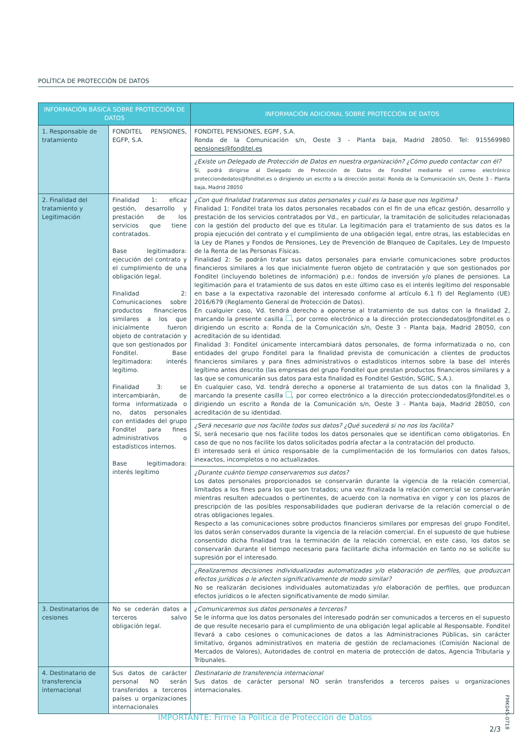POLÍTICA DE PROTECCIÓN DE DATOS
| INFORMACIÓN BÁSICA SOBRE PROTECCIÓN DE DATOS | | INFORMACIÓN ADICIONAL SOBRE PROTECCIÓN DE DATOS |
| --- | --- | --- |
| 1. Responsable de tratamiento | FONDITEL PENSIONES, EGFP, S.A. | FONDITEL PENSIONES, EGPF, S.A. Ronda de la Comunicación s/n, Oeste 3 - Planta baja, Madrid 28050. Tel: 915569980 pensiones@fonditel.es |
| | | ¿Existe un Delegado de Protección de Datos en nuestra organización? ¿Cómo puedo contactar con él? Sí, podrá dirigirse al Delegado de Protección de Datos de Fonditel mediante el correo electrónico protecciondedatos@fonditel.es o dirigiendo un escrito a la dirección postal: Ronda de la Comunicación s/n, Oeste 3 - Planta baja, Madrid 28050 |
| 2. Finalidad del tratamiento y Legitimación | Finalidad 1: eficaz gestión, desarrollo y prestación de los servicios que tiene contratados. Base legitimadora: ejecución del contrato y el cumplimiento de una obligación legal. Finalidad 2: Comunicaciones sobre productos financieros similares a los que inicialmente fueron objeto de contratación y que son gestionados por Fonditel. Base legitimadora: interés legítimo. Finalidad 3: se intercambiarán, de forma informatizada o no, datos personales con entidades del grupo Fonditel para fines administrativos o estadísticos internos. Base legitimadora: interés legítimo | ¿Con qué finalidad trataremos sus datos personales y cuál es la base que nos legitima? Finalidad 1: Fonditel trata los datos personales recabados con el fin de una eficaz gestión, desarrollo y prestación de los servicios contratados por Vd., en particular, la tramitación de solicitudes relacionadas con la gestión del producto del que es titular. La legitimación para el tratamiento de sus datos es la propia ejecución del contrato y el cumplimiento de una obligación legal, entre otras, las establecidas en la Ley de Planes y Fondos de Pensiones, Ley de Prevención de Blanqueo de Capitales, Ley de Impuesto de la Renta de las Personas Físicas. Finalidad 2: Se podrán tratar sus datos personales para enviarle comunicaciones sobre productos financieros similares a los que inicialmente fueron objeto de contratación y que son gestionados por Fonditel (incluyendo boletines de información) p.e.: fondos de inversión y/o planes de pensiones. La legitimación para el tratamiento de sus datos en este último caso es el interés legítimo del responsable en base a la expectativa razonable del interesado conforme al artículo 6.1 f) del Reglamento (UE) 2016/679 (Reglamento General de Protección de Datos). En cualquier caso, Vd. tendrá derecho a oponerse al tratamiento de sus datos con la finalidad 2, marcando la presente casilla , por correo electrónico a la dirección protecciondedatos@fonditel.es o dirigiendo un escrito a: Ronda de la Comunicación s/n, Oeste 3 - Planta baja, Madrid 28050, con acreditación de su identidad. Finalidad 3: Fonditel únicamente intercambiará datos personales, de forma informatizada o no, con entidades del grupo Fonditel para la finalidad prevista de comunicación a clientes de productos financieros similares y para fines administrativos o estadísticos internos sobre la base del interés legítimo antes descrito (las empresas del grupo Fonditel que prestan productos financieros similares y a las que se comunicarán sus datos para esta finalidad es Fonditel Gestión, SGIIC, S.A.). En cualquier caso, Vd. tendrá derecho a oponerse al tratamiento de sus datos con la finalidad 3, marcando la presente casilla , por correo electrónico a la dirección protecciondedatos@fonditel.es o dirigiendo un escrito a Ronda de la Comunicación s/n, Oeste 3 - Planta baja, Madrid 28050, con acreditación de su identidad. |
| | | ¿Será necesario que nos facilite todos sus datos? ¿Qué sucederá si no nos los facilita? Sí, será necesario que nos facilite todos los datos personales que se identifican como obligatorios. En caso de que no nos facilite los datos solicitados podría afectar a la contratación del producto. El interesado será el único responsable de la cumplimentación de los formularios con datos falsos, inexactos, incompletos o no actualizados. |
| | | ¿Durante cuánto tiempo conservaremos sus datos? Los datos personales proporcionados se conservarán durante la vigencia de la relación comercial, limitados a los fines para los que son tratados; una vez finalizada la relación comercial se conservarán mientras resulten adecuados o pertinentes, de acuerdo con la normativa en vigor y con los plazos de prescripción de las posibles responsabilidades que pudieran derivarse de la relación comercial o de otras obligaciones legales. Respecto a las comunicaciones sobre productos financieros similares por empresas del grupo Fonditel, los datos serán conservados durante la vigencia de la relación comercial. En el supuesto de que hubiese consentido dicha finalidad tras la terminación de la relación comercial, en este caso, los datos se conservarán durante el tiempo necesario para facilitarle dicha información en tanto no se solicite su supresión por el interesado. |
| | | ¿Realizaremos decisiones individualizadas automatizadas y/o elaboración de perfiles, que produzcan efectos jurídicos o le afecten significativamente de modo similar? No se realizarán decisiones individuales automatizadas y/o elaboración de perfiles, que produzcan efectos jurídicos o le afecten significativamente de modo similar. |
| 3. Destinatarios de cesiones | No se cederán datos a terceros salvo obligación legal. | ¿Comunicaremos sus datos personales a terceros? Se le informa que los datos personales del interesado podrán ser comunicados a terceros en el supuesto de que resulte necesario para el cumplimiento de una obligación legal aplicable al Responsable. Fonditel llevará a cabo cesiones o comunicaciones de datos a las Administraciones Públicas, sin carácter limitativo, órganos administrativos en materia de gestión de reclamaciones (Comisión Nacional de Mercados de Valores), Autoridades de control en materia de protección de datos, Agencia Tributaria y Tribunales. |
| 4. Destinatario de transferencia internacional | Sus datos de carácter personal NO serán transferidos a terceros países u organizaciones internacionales | Destinatario de transferencia internacional Sus datos de carácter personal NO serán transferidos a terceros países u organizaciones internacionales. |
FMK045-0718
IMPORTANTE: Firme la Política de Protección de Datos
2/3